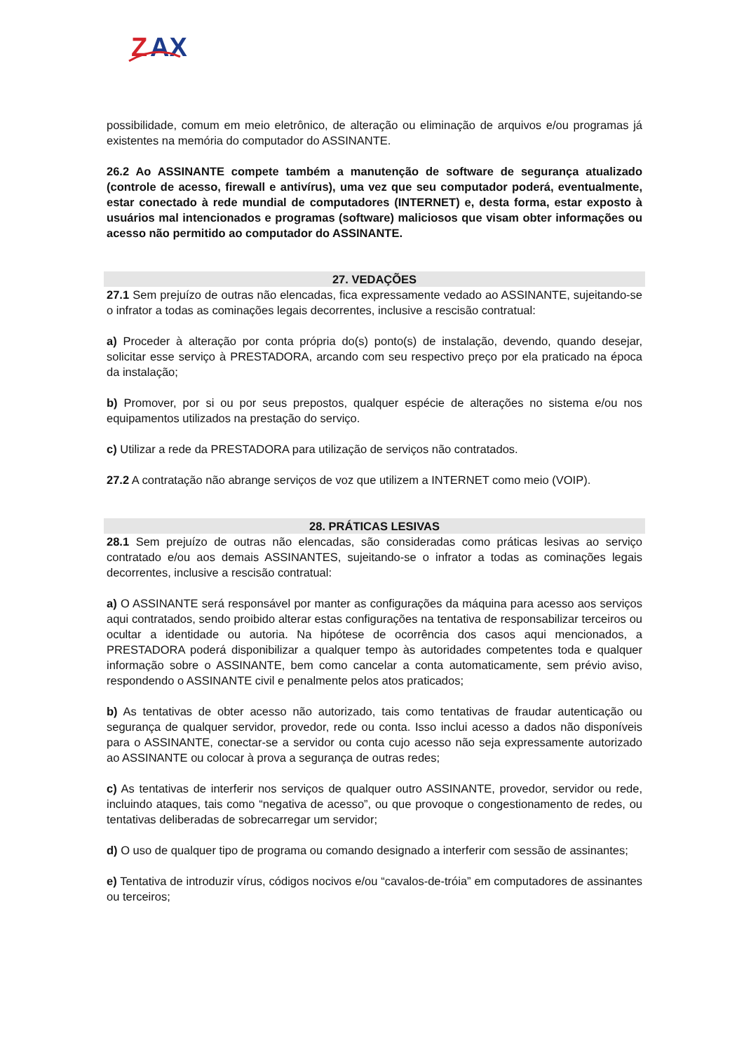Z
AX
possibilidade, comum em meio eletrônico, de alteração ou eliminação de arquivos e/ou programas já existentes na memória do computador do ASSINANTE.
26.2 Ao ASSINANTE compete também a manutenção de software de segurança atualizado (controle de acesso, firewall e antivírus), uma vez que seu computador poderá, eventualmente, estar conectado à rede mundial de computadores (INTERNET) e, desta forma, estar exposto à usuários mal intencionados e programas (software) maliciosos que visam obter informações ou acesso não permitido ao computador do ASSINANTE.
27. VEDAÇÕES
27.1 Sem prejuízo de outras não elencadas, fica expressamente vedado ao ASSINANTE, sujeitando-se o infrator a todas as cominações legais decorrentes, inclusive a rescisão contratual:
a) Proceder à alteração por conta própria do(s) ponto(s) de instalação, devendo, quando desejar, solicitar esse serviço à PRESTADORA, arcando com seu respectivo preço por ela praticado na época da instalação;
b) Promover, por si ou por seus prepostos, qualquer espécie de alterações no sistema e/ou nos equipamentos utilizados na prestação do serviço.
c) Utilizar a rede da PRESTADORA para utilização de serviços não contratados.
27.2 A contratação não abrange serviços de voz que utilizem a INTERNET como meio (VOIP).
28. PRÁTICAS LESIVAS
28.1 Sem prejuízo de outras não elencadas, são consideradas como práticas lesivas ao serviço contratado e/ou aos demais ASSINANTES, sujeitando-se o infrator a todas as cominações legais decorrentes, inclusive a rescisão contratual:
a) O ASSINANTE será responsável por manter as configurações da máquina para acesso aos serviços aqui contratados, sendo proibido alterar estas configurações na tentativa de responsabilizar terceiros ou ocultar a identidade ou autoria. Na hipótese de ocorrência dos casos aqui mencionados, a PRESTADORA poderá disponibilizar a qualquer tempo às autoridades competentes toda e qualquer informação sobre o ASSINANTE, bem como cancelar a conta automaticamente, sem prévio aviso, respondendo o ASSINANTE civil e penalmente pelos atos praticados;
b) As tentativas de obter acesso não autorizado, tais como tentativas de fraudar autenticação ou segurança de qualquer servidor, provedor, rede ou conta. Isso inclui acesso a dados não disponíveis para o ASSINANTE, conectar-se a servidor ou conta cujo acesso não seja expressamente autorizado ao ASSINANTE ou colocar à prova a segurança de outras redes;
c) As tentativas de interferir nos serviços de qualquer outro ASSINANTE, provedor, servidor ou rede, incluindo ataques, tais como “negativa de acesso”, ou que provoque o congestionamento de redes, ou tentativas deliberadas de sobrecarregar um servidor;
d) O uso de qualquer tipo de programa ou comando designado a interferir com sessão de assinantes;
e) Tentativa de introduzir vírus, códigos nocivos e/ou “cavalos-de-tróia” em computadores de assinantes ou terceiros;